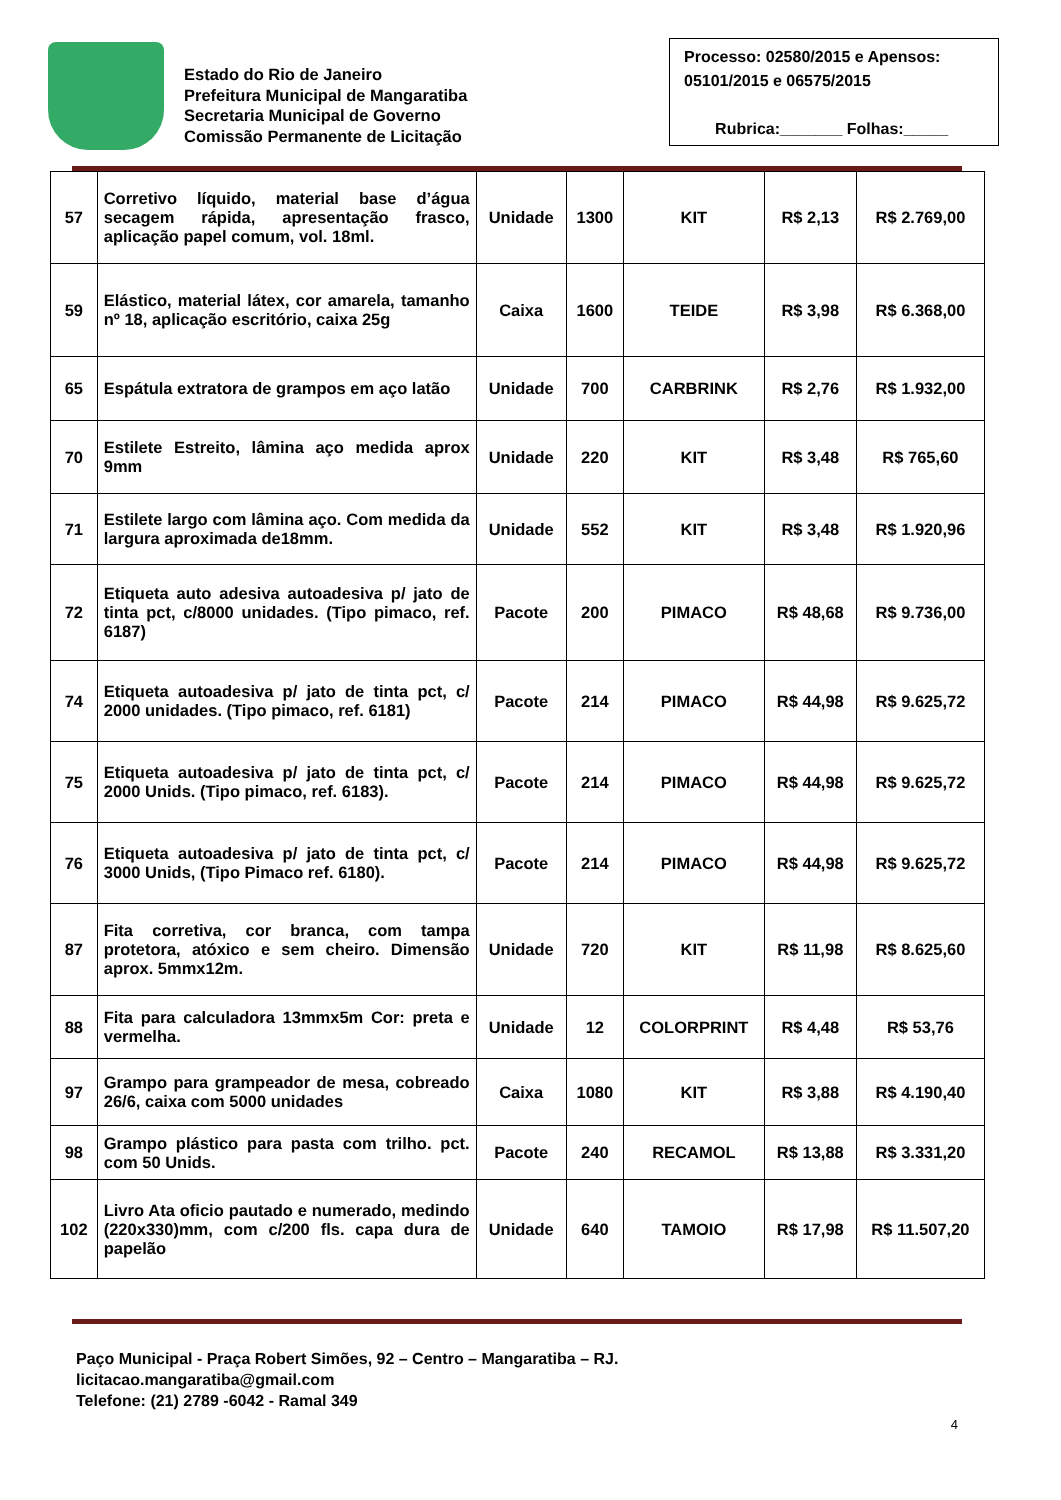Estado do Rio de Janeiro
Prefeitura Municipal de Mangaratiba
Secretaria Municipal de Governo
Comissão Permanente de Licitação
Processo: 02580/2015 e Apensos: 05101/2015 e 06575/2015
Rubrica:_______ Folhas:_____
| 57 | Corretivo líquido, material base d’água secagem rápida, apresentação frasco, aplicação papel comum, vol. 18ml. | Unidade | 1300 | KIT | R$ 2,13 | R$ 2.769,00 |
| 59 | Elástico, material látex, cor amarela, tamanho nº 18, aplicação escritório, caixa 25g | Caixa | 1600 | TEIDE | R$ 3,98 | R$ 6.368,00 |
| 65 | Espátula extratora de grampos em aço latão | Unidade | 700 | CARBRINK | R$ 2,76 | R$ 1.932,00 |
| 70 | Estilete Estreito, lâmina aço medida aprox 9mm | Unidade | 220 | KIT | R$ 3,48 | R$ 765,60 |
| 71 | Estilete largo com lâmina aço. Com medida da largura aproximada de18mm. | Unidade | 552 | KIT | R$ 3,48 | R$ 1.920,96 |
| 72 | Etiqueta auto adesiva autoadesiva p/ jato de tinta pct, c/8000 unidades. (Tipo pimaco, ref. 6187) | Pacote | 200 | PIMACO | R$ 48,68 | R$ 9.736,00 |
| 74 | Etiqueta autoadesiva p/ jato de tinta pct, c/ 2000 unidades. (Tipo pimaco, ref. 6181) | Pacote | 214 | PIMACO | R$ 44,98 | R$ 9.625,72 |
| 75 | Etiqueta autoadesiva p/ jato de tinta pct, c/ 2000 Unids. (Tipo pimaco, ref. 6183). | Pacote | 214 | PIMACO | R$ 44,98 | R$ 9.625,72 |
| 76 | Etiqueta autoadesiva p/ jato de tinta pct, c/ 3000 Unids, (Tipo Pimaco ref. 6180). | Pacote | 214 | PIMACO | R$ 44,98 | R$ 9.625,72 |
| 87 | Fita corretiva, cor branca, com tampa protetora, atóxico e sem cheiro. Dimensão aprox. 5mmx12m. | Unidade | 720 | KIT | R$ 11,98 | R$ 8.625,60 |
| 88 | Fita para calculadora 13mmx5m Cor: preta e vermelha. | Unidade | 12 | COLORPRINT | R$ 4,48 | R$ 53,76 |
| 97 | Grampo para grampeador de mesa, cobreado 26/6, caixa com 5000 unidades | Caixa | 1080 | KIT | R$ 3,88 | R$ 4.190,40 |
| 98 | Grampo plástico para pasta com trilho. pct. com 50 Unids. | Pacote | 240 | RECAMOL | R$ 13,88 | R$ 3.331,20 |
| 102 | Livro Ata oficio pautado e numerado, medindo (220x330)mm, com c/200 fls. capa dura de papelão | Unidade | 640 | TAMOIO | R$ 17,98 | R$ 11.507,20 |
Paço Municipal - Praça Robert Simões, 92 – Centro – Mangaratiba – RJ.
licitacao.mangaratiba@gmail.com
Telefone: (21) 2789 -6042 - Ramal 349
4